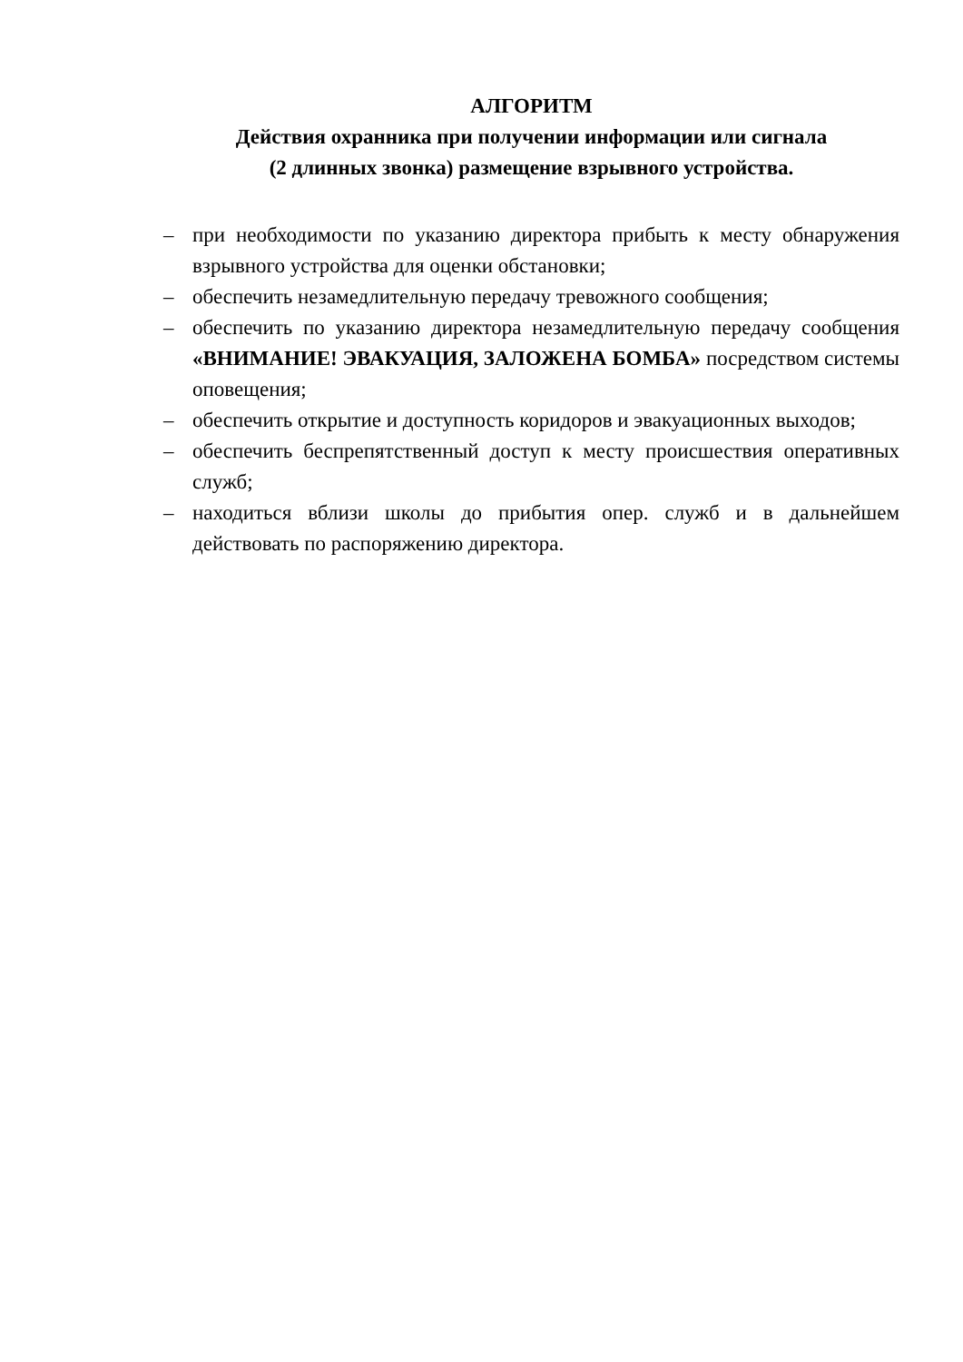АЛГОРИТМ
Действия охранника при получении информации или сигнала
(2 длинных звонка) размещение взрывного устройства.
– при необходимости по указанию директора прибыть к месту обнаружения взрывного устройства для оценки обстановки;
– обеспечить незамедлительную передачу тревожного сообщения;
– обеспечить по указанию директора незамедлительную передачу сообщения «ВНИМАНИЕ! ЭВАКУАЦИЯ, ЗАЛОЖЕНА БОМБА» посредством системы оповещения;
– обеспечить открытие и доступность коридоров и эвакуационных выходов;
– обеспечить беспрепятственный доступ к месту происшествия оперативных служб;
– находиться вблизи школы до прибытия опер. служб и в дальнейшем действовать по распоряжению директора.